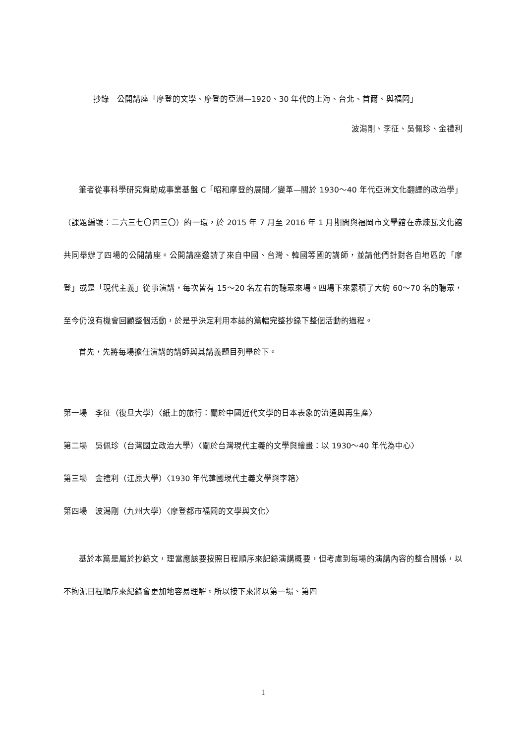抄錄　公開講座「摩登的文學、摩登的亞洲—1920、30 年代的上海、台北、首爾、與福岡」
波潟剛、李征、吳佩珍、金禮利
筆者從事科學研究費助成事業基盤 C「昭和摩登的展開／變革—關於 1930〜40 年代亞洲文化翻譯的政治學」（課題編號：二六三七〇四三〇）的一環，於 2015 年 7 月至 2016 年 1 月期間與福岡市文學館在赤煉瓦文化館共同舉辦了四場的公開講座。公開講座邀請了來自中國、台灣、韓國等國的講師，並請他們針對各自地區的「摩登」或是「現代主義」從事演講，每次皆有 15～20 名左右的聽眾來場。四場下來累積了大約 60～70 名的聽眾，至今仍沒有機會回顧整個活動，於是乎決定利用本誌的篇幅完整抄錄下整個活動的過程。
首先，先將每場擔任演講的講師與其講義題目列舉於下。
第一場　李征（復旦大學）〈紙上的旅行：關於中國近代文學的日本表象的流通與再生產〉
第二場　吳佩珍（台灣國立政治大學）〈關於台灣現代主義的文學與繪畫：以 1930～40 年代為中心〉
第三場　金禮利（江原大學）〈1930 年代韓國現代主義文學與李箱〉
第四場　波潟剛（九州大學）〈摩登都市福岡的文學與文化〉
基於本篇是屬於抄錄文，理當應該要按照日程順序來記錄演講概要，但考慮到每場的演講內容的整合關係，以不拘泥日程順序來紀錄會更加地容易理解。所以接下來將以第一場、第四
1